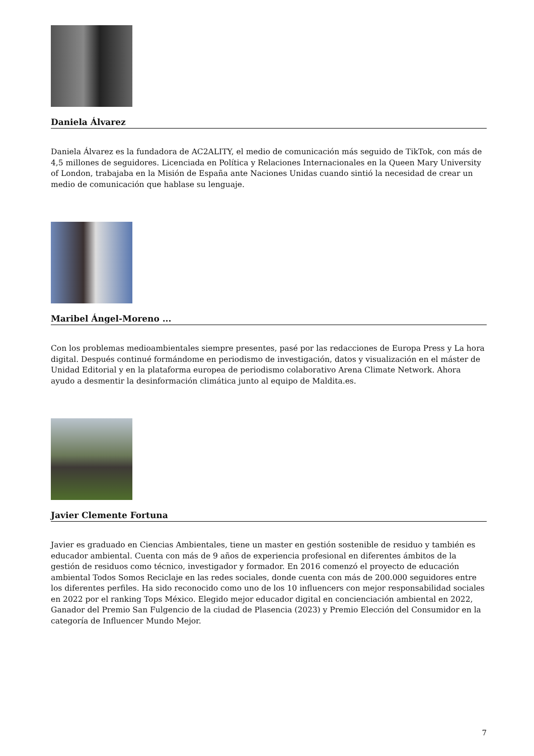Daniela Álvarez
Daniela Álvarez es la fundadora de AC2ALITY, el medio de comunicación más seguido de TikTok, con más de 4,5 millones de seguidores. Licenciada en Política y Relaciones Internacionales en la Queen Mary University of London, trabajaba en la Misión de España ante Naciones Unidas cuando sintió la necesidad de crear un medio de comunicación que hablase su lenguaje.
Maribel Ángel-Moreno ...
Con los problemas medioambientales siempre presentes, pasé por las redacciones de Europa Press y La hora digital. Después continué formándome en periodismo de investigación, datos y visualización en el máster de Unidad Editorial y en la plataforma europea de periodismo colaborativo Arena Climate Network. Ahora ayudo a desmentir la desinformación climática junto al equipo de Maldita.es.
Javier Clemente Fortuna
Javier es graduado en Ciencias Ambientales, tiene un master en gestión sostenible de residuo y también es educador ambiental. Cuenta con más de 9 años de experiencia profesional en diferentes ámbitos de la gestión de residuos como técnico, investigador y formador. En 2016 comenzó el proyecto de educación ambiental Todos Somos Reciclaje en las redes sociales, donde cuenta con más de 200.000 seguidores entre los diferentes perfiles. Ha sido reconocido como uno de los 10 influencers con mejor responsabilidad sociales en 2022 por el ranking Tops México. Elegido mejor educador digital en concienciación ambiental en 2022, Ganador del Premio San Fulgencio de la ciudad de Plasencia (2023) y Premio Elección del Consumidor en la categoría de Influencer Mundo Mejor.
7